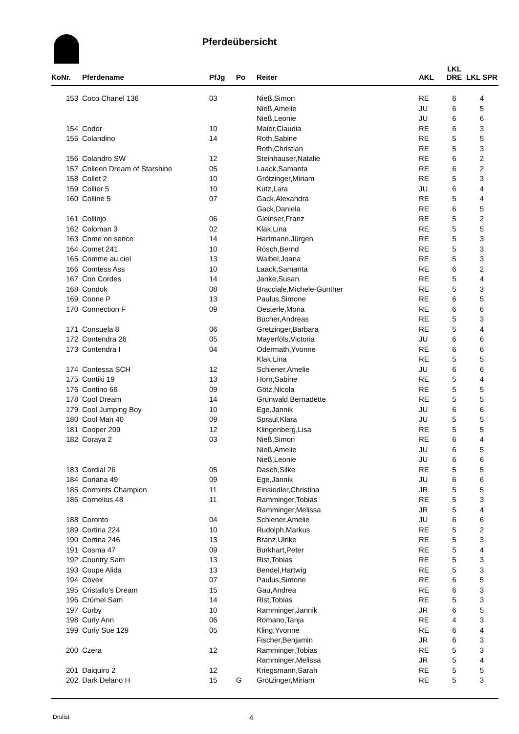Pferdeübersicht
| KoNr. | Pferdename | PfJg | Po | Reiter | AKL | LKL DRE | LKL SPR |
| --- | --- | --- | --- | --- | --- | --- | --- |
| 153 | Coco Chanel 136 | 03 | | Nieß,Simon | RE | 6 | 4 |
| | | | | Nieß,Amelie | JU | 6 | 5 |
| | | | | Nieß,Leonie | JU | 6 | 6 |
| 154 | Codor | 10 | | Maier,Claudia | RE | 6 | 3 |
| 155 | Colandino | 14 | | Roth,Sabine | RE | 5 | 5 |
| | | | | Roth,Christian | RE | 5 | 3 |
| 156 | Colandro SW | 12 | | Steinhauser,Natalie | RE | 6 | 2 |
| 157 | Colleen Dream of Starshine | 05 | | Laack,Samanta | RE | 6 | 2 |
| 158 | Collet 2 | 10 | | Grötzinger,Miriam | RE | 5 | 3 |
| 159 | Collier 5 | 10 | | Kutz,Lara | JU | 6 | 4 |
| 160 | Colline 5 | 07 | | Gack,Alexandra | RE | 5 | 4 |
| | | | | Gack,Daniela | RE | 6 | 5 |
| 161 | Collinjo | 06 | | Gleinser,Franz | RE | 5 | 2 |
| 162 | Coloman 3 | 02 | | Klak,Lina | RE | 5 | 5 |
| 163 | Come on sence | 14 | | Hartmann,Jürgen | RE | 5 | 3 |
| 164 | Comet 241 | 10 | | Rösch,Bernd | RE | 5 | 3 |
| 165 | Comme au ciel | 13 | | Waibel,Joana | RE | 5 | 3 |
| 166 | Comtess Ass | 10 | | Laack,Samanta | RE | 6 | 2 |
| 167 | Con Cordes | 14 | | Janke,Susan | RE | 5 | 4 |
| 168 | Condok | 08 | | Bracciale,Michele-Günther | RE | 5 | 3 |
| 169 | Conne P | 13 | | Paulus,Simone | RE | 6 | 5 |
| 170 | Connection F | 09 | | Oesterle,Mona | RE | 6 | 6 |
| | | | | Bucher,Andreas | RE | 5 | 3 |
| 171 | Consuela 8 | 06 | | Gretzinger,Barbara | RE | 5 | 4 |
| 172 | Contendra 26 | 05 | | Mayerföls,Victoria | JU | 6 | 6 |
| 173 | Contendra I | 04 | | Odermath,Yvonne | RE | 6 | 6 |
| | | | | Klak,Lina | RE | 5 | 5 |
| 174 | Contessa SCH | 12 | | Schiener,Amelie | JU | 6 | 6 |
| 175 | Contiki 19 | 13 | | Horn,Sabine | RE | 5 | 4 |
| 176 | Contino 66 | 09 | | Götz,Nicola | RE | 5 | 5 |
| 178 | Cool Dream | 14 | | Grünwald,Bernadette | RE | 5 | 5 |
| 179 | Cool Jumping Boy | 10 | | Ege,Jannik | JU | 6 | 6 |
| 180 | Cool Man 40 | 09 | | Spraul,Klara | JU | 5 | 5 |
| 181 | Cooper 209 | 12 | | Klingenberg,Lisa | RE | 5 | 5 |
| 182 | Coraya 2 | 03 | | Nieß,Simon | RE | 6 | 4 |
| | | | | Nieß,Amelie | JU | 6 | 5 |
| | | | | Nieß,Leonie | JU | 6 | 6 |
| 183 | Cordial 26 | 05 | | Dasch,Silke | RE | 5 | 5 |
| 184 | Coriana 49 | 09 | | Ege,Jannik | JU | 6 | 6 |
| 185 | Cormints Champion | 11 | | Einsiedler,Christina | JR | 5 | 5 |
| 186 | Cornelius 48 | 11 | | Ramminger,Tobias | RE | 5 | 3 |
| | | | | Ramminger,Melissa | JR | 5 | 4 |
| 188 | Coronto | 04 | | Schiener,Amelie | JU | 6 | 6 |
| 189 | Cortina 224 | 10 | | Rudolph,Markus | RE | 5 | 2 |
| 190 | Cortina 246 | 13 | | Branz,Ulrike | RE | 5 | 3 |
| 191 | Cosma 47 | 09 | | Burkhart,Peter | RE | 5 | 4 |
| 192 | Country Sam | 13 | | Rist,Tobias | RE | 5 | 3 |
| 193 | Coupe Alida | 13 | | Bendel,Hartwig | RE | 5 | 3 |
| 194 | Covex | 07 | | Paulus,Simone | RE | 6 | 5 |
| 195 | Cristallo's Dream | 15 | | Gau,Andrea | RE | 6 | 3 |
| 196 | Crümel Sam | 14 | | Rist,Tobias | RE | 5 | 3 |
| 197 | Curby | 10 | | Ramminger,Jannik | JR | 6 | 5 |
| 198 | Curly Ann | 06 | | Romano,Tanja | RE | 4 | 3 |
| 199 | Curly Sue 129 | 05 | | Kling,Yvonne | RE | 6 | 4 |
| | | | | Fischer,Benjamin | JR | 6 | 3 |
| 200 | Czera | 12 | | Ramminger,Tobias | RE | 5 | 3 |
| | | | | Ramminger,Melissa | JR | 5 | 4 |
| 201 | Daiquiro 2 | 12 | | Kriegsmann,Sarah | RE | 5 | 5 |
| 202 | Dark Delano H | 15 | G | Grötzinger,Miriam | RE | 5 | 3 |
Drulist 4